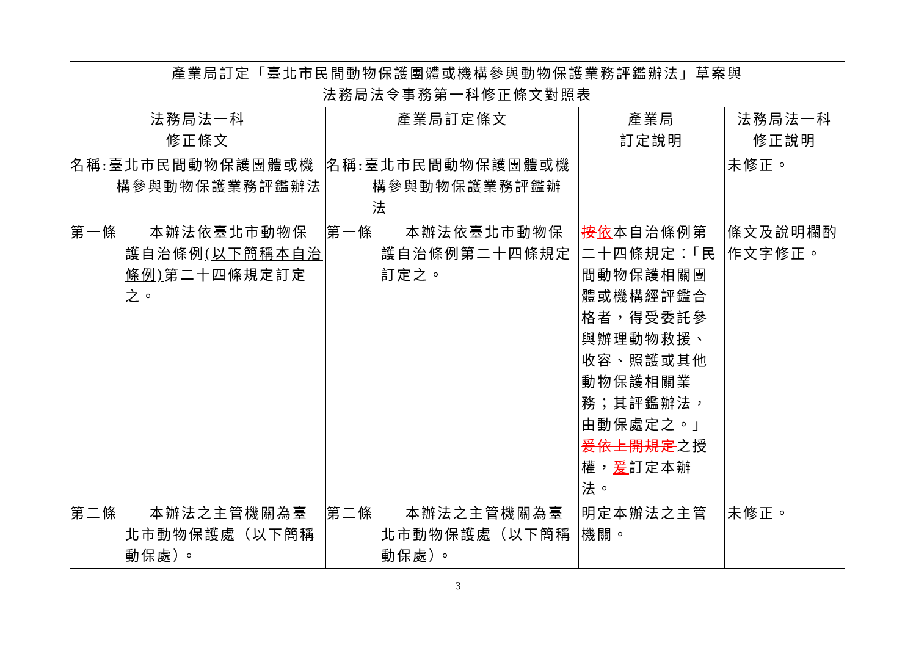| 產業局訂定「臺北市民間動物保護團體或機構參與動物保護業務評鑑辦法」草案與 法務局法令事務第一科修正條文對照表 | | | |
| --- | --- | --- | --- |
| 法務局法一科 修正條文 | 產業局訂定條文 | 產業局 訂定說明 | 法務局法一科 修正說明 |
| 名稱:臺北市民間動物保護團體或機構參與動物保護業務評鑑辦法 | 名稱:臺北市民間動物保護團體或機構參與動物保護業務評鑑辦法 | | 未修正。 |
| 第一條 本辦法依臺北市動物保護自治條例 (以下簡稱本自治條例) 第二十四條規定訂定之。 | 第一條 本辦法依臺北市動物保護自治條例第二十四條規定訂定之。 | 按 依 本自治條例第二十四條規定：「民間動物保護相關團體或機構經評鑑合格者，得受委託參與辦理動物救援、收容、照護或其他動物保護相關業務；其評鑑辦法，由動保處定之。」 爰依上開規定 之授權， 爰 訂定本辦法。 | 條文及說明欄酌作文字修正。 |
| 第二條 本辦法之主管機關為臺北市動物保護處（以下簡稱動保處）。 | 第二條 本辦法之主管機關為臺北市動物保護處（以下簡稱動保處）。 | 明定本辦法之主管機關。 | 未修正。 |
3